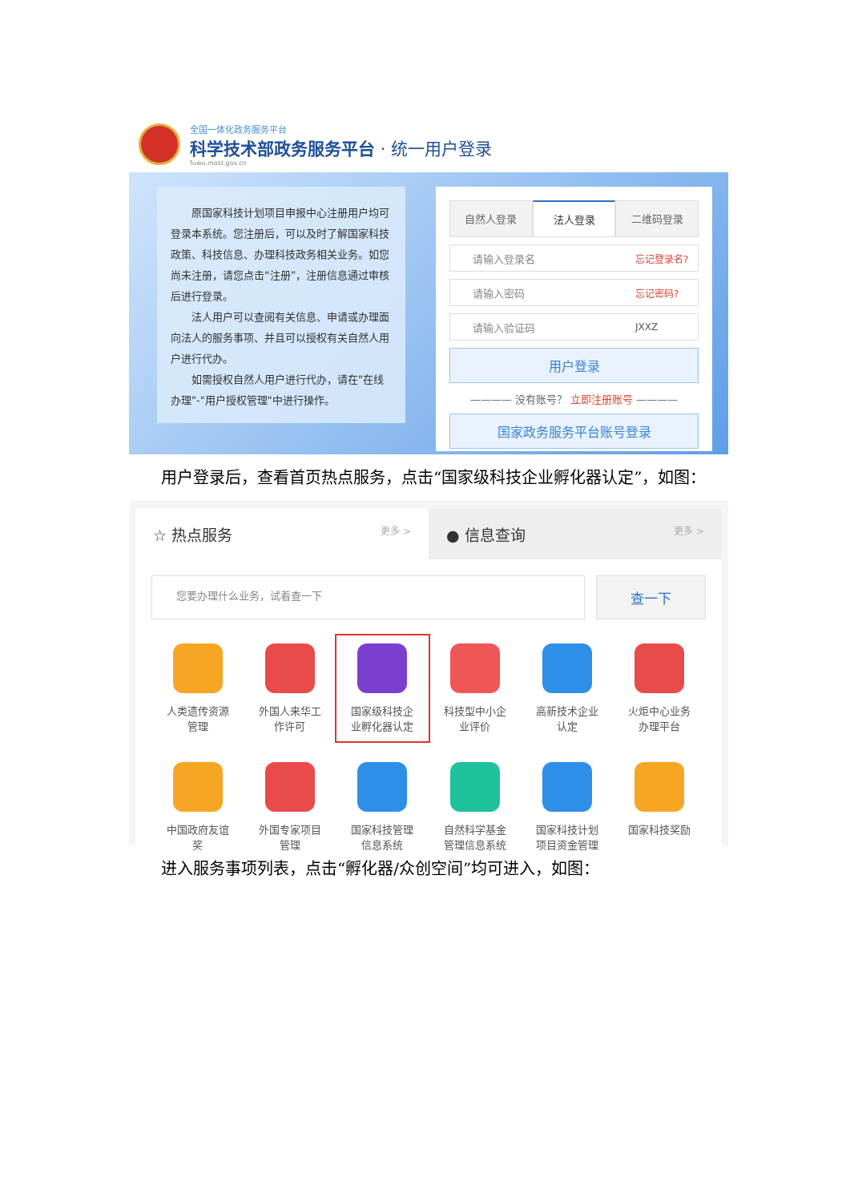全国一体化政务服务平台
科学技术部政务服务平台 · 统一用户登录
fuwu.most.gov.cn
原国家科技计划项目申报中心注册用户均可登录本系统。您注册后，可以及时了解国家科技政策、科技信息、办理科技政务相关业务。如您尚未注册，请您点击“注册”，注册信息通过审核后进行登录。
法人用户可以查阅有关信息、申请或办理面向法人的服务事项、并且可以授权有关自然人用户进行代办。
如需授权自然人用户进行代办，请在"在线办理"-"用户授权管理"中进行操作。
自然人登录 法人登录 二维码登录
请输入登录名 忘记登录名?
请输入密码 忘记密码?
请输入验证码 JXXZ
用户登录
———— 没有账号？ 立即注册账号 ————
国家政务服务平台账号登录
用户登录后，查看首页热点服务，点击“国家级科技企业孵化器认定”，如图：
☆ 热点服务 更多 >
● 信息查询 更多 >
您要办理什么业务，试着查一下
查一下
人类遗传资源
管理
外国人来华工
作许可
国家级科技企
业孵化器认定
科技型中小企
业评价
高新技术企业
认定
火炬中心业务
办理平台
中国政府友谊
奖
外国专家项目
管理
国家科技管理
信息系统
自然科学基金
管理信息系统
国家科技计划
项目资金管理
国家科技奖励
进入服务事项列表，点击“孵化器/众创空间”均可进入，如图：